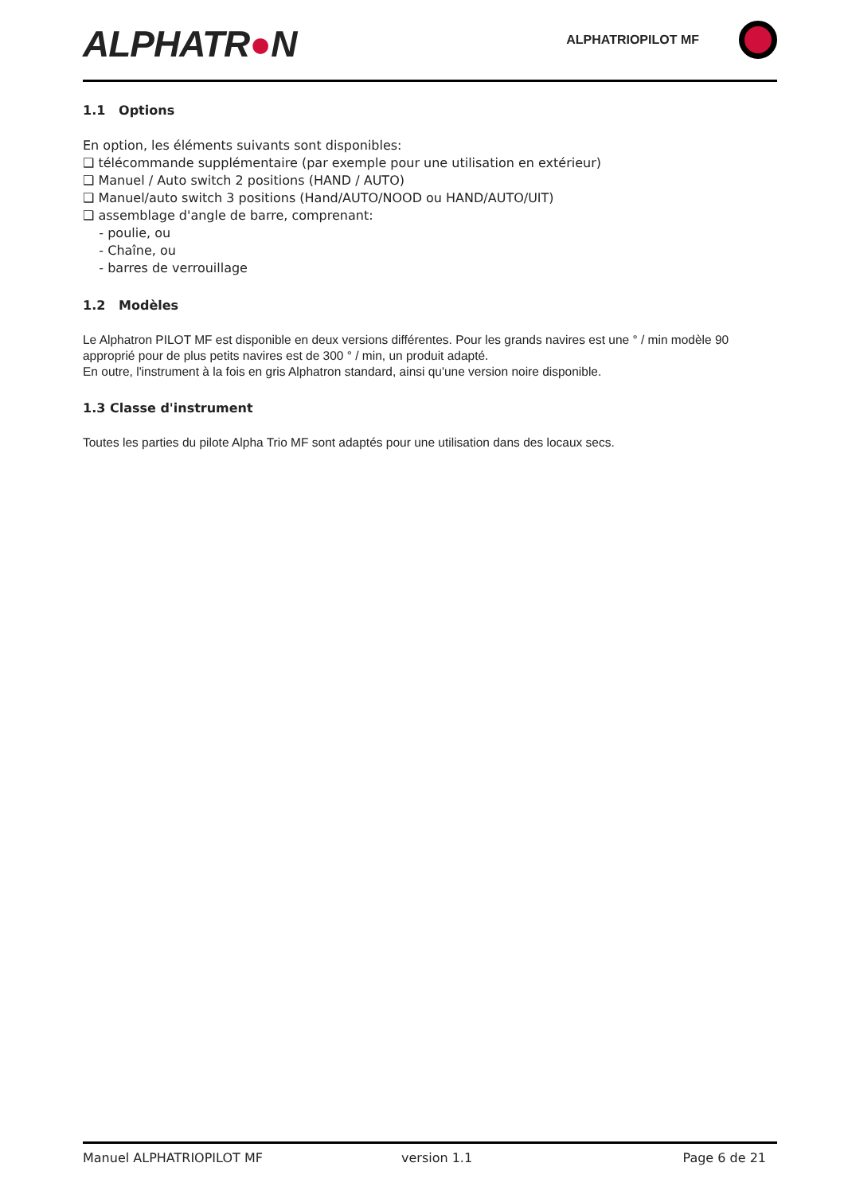ALPHATR●N
ALPHATRIOPILOT MF
1.1 Options
En option, les éléments suivants sont disponibles:
❑ télécommande supplémentaire (par exemple pour une utilisation en extérieur)
❑ Manuel / Auto switch 2 positions (HAND / AUTO)
❑ Manuel/auto switch 3 positions (Hand/AUTO/NOOD ou HAND/AUTO/UIT)
❑ assemblage d'angle de barre, comprenant:
- poulie, ou
- Chaîne, ou
- barres de verrouillage
1.2 Modèles
Le Alphatron PILOT MF est disponible en deux versions différentes. Pour les grands navires est une ° / min modèle 90 approprié pour de plus petits navires est de 300 ° / min, un produit adapté.
En outre, l'instrument à la fois en gris Alphatron standard, ainsi qu'une version noire disponible.
1.3 Classe d'instrument
Toutes les parties du pilote Alpha Trio MF sont adaptés pour une utilisation dans des locaux secs.
Manuel ALPHATRIOPILOT MF version 1.1 Page 6 de 21